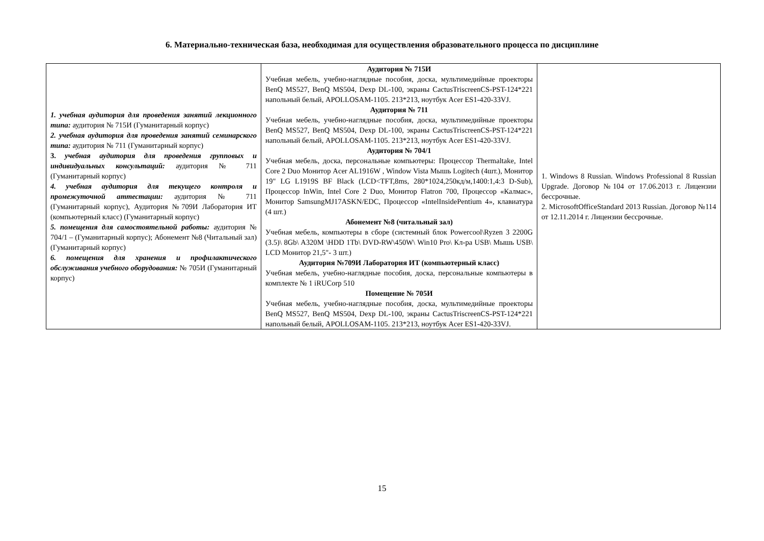6. Материально-техническая база, необходимая для осуществления образовательного процесса по дисциплине
| 1. учебная аудитория для проведения занятий лекционного типа: аудитория № 715И (Гуманитарный корпус) 2. учебная аудитория для проведения занятий семинарского типа: аудитория № 711 (Гуманитарный корпус) 3. учебная аудитория для проведения групповых и индивидуальных консультаций: аудитория № 711 (Гуманитарный корпус) 4. учебная аудитория для текущего контроля и промежуточной аттестации: аудитория № 711 (Гуманитарный корпус), Аудитория №709И Лаборатория ИТ (компьютерный класс) (Гуманитарный корпус) 5. помещения для самостоятельной работы: аудитория № 704/1 – (Гуманитарный корпус); Абонемент №8 (Читальный зал) (Гуманитарный корпус) 6. помещения для хранения и профилактического обслуживания учебного оборудования: № 705И (Гуманитарный корпус) | Аудитория № 715И Учебная мебель, учебно-наглядные пособия, доска, мультимедийные проекторы BenQ MS527, BenQ MS504, Dexp DL-100, экраны CactusTriscreenCS-PST-124*221 напольный белый, APOLLOSAM-1105. 213*213, ноутбук Acer ES1-420-33VJ. Аудитория № 711 Учебная мебель, учебно-наглядные пособия, доска, мультимедийные проекторы BenQ MS527, BenQ MS504, Dexp DL-100, экраны CactusTriscreenCS-PST-124*221 напольный белый, APOLLOSAM-1105. 213*213, ноутбук Acer ES1-420-33VJ. Аудитория № 704/1 Учебная мебель, доска, персональные компьютеры: Процессор Thermaltake, Intel Core 2 Duo Монитор Acer AL1916W , Window Vista Мышь Logitech (4шт.), Монитор 19" LG L1919S BF Black (LCD<TFT,8ms, 280*1024,250кд/м,1400:1,4:3 D-Sub), Процессор InWin, Intel Core 2 Duo, Монитор Flatron 700, Процессор «Калмас», Монитор SamsungMJ17ASKN/EDC, Процессор «IntelInsidePentium 4», клавиатура (4 шт.) Абонемент №8 (читальный зал) Учебная мебель, компьютеры в сборе (системный блок Powercool\Ryzen 3 2200G (3.5)\ 8Gb\ A320M \HDD 1Tb\ DVD-RW\450W\ Win10 Pro\ Кл-ра USB\ Мышь USB\ LCD Монитор 21,5"- 3 шт.) Аудитория №709И Лаборатория ИТ (компьютерный класс) Учебная мебель, учебно-наглядные пособия, доска, персональные компьютеры в комплекте № 1 iRUCorp 510 Помещение № 705И Учебная мебель, учебно-наглядные пособия, доска, мультимедийные проекторы BenQ MS527, BenQ MS504, Dexp DL-100, экраны CactusTriscreenCS-PST-124*221 напольный белый, APOLLOSAM-1105. 213*213, ноутбук Acer ES1-420-33VJ. | 1. Windows 8 Russian. Windows Professional 8 Russian Upgrade. Договор №104 от 17.06.2013 г. Лицензии бессрочные. 2. MicrosoftOfficeStandard 2013 Russian. Договор №114 от 12.11.2014 г. Лицензии бессрочные. |
15